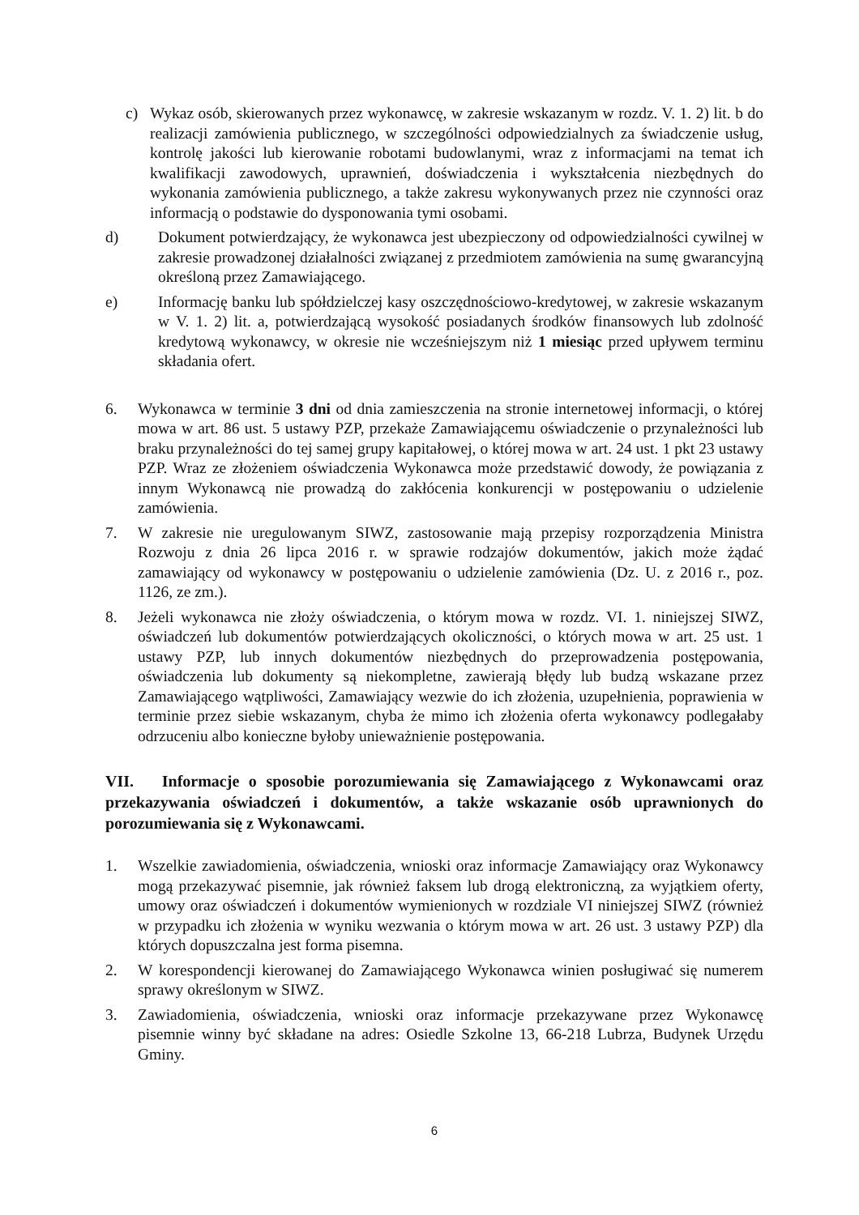c) Wykaz osób, skierowanych przez wykonawcę, w zakresie wskazanym w rozdz. V. 1. 2) lit. b do realizacji zamówienia publicznego, w szczególności odpowiedzialnych za świadczenie usług, kontrolę jakości lub kierowanie robotami budowlanymi, wraz z informacjami na temat ich kwalifikacji zawodowych, uprawnień, doświadczenia i wykształcenia niezbędnych do wykonania zamówienia publicznego, a także zakresu wykonywanych przez nie czynności oraz informacją o podstawie do dysponowania tymi osobami.
d) Dokument potwierdzający, że wykonawca jest ubezpieczony od odpowiedzialności cywilnej w zakresie prowadzonej działalności związanej z przedmiotem zamówienia na sumę gwarancyjną określoną przez Zamawiającego.
e) Informację banku lub spółdzielczej kasy oszczędnościowo-kredytowej, w zakresie wskazanym w V. 1. 2) lit. a, potwierdzającą wysokość posiadanych środków finansowych lub zdolność kredytową wykonawcy, w okresie nie wcześniejszym niż 1 miesiąc przed upływem terminu składania ofert.
6. Wykonawca w terminie 3 dni od dnia zamieszczenia na stronie internetowej informacji, o której mowa w art. 86 ust. 5 ustawy PZP, przekaże Zamawiającemu oświadczenie o przynależności lub braku przynależności do tej samej grupy kapitałowej, o której mowa w art. 24 ust. 1 pkt 23 ustawy PZP. Wraz ze złożeniem oświadczenia Wykonawca może przedstawić dowody, że powiązania z innym Wykonawcą nie prowadzą do zakłócenia konkurencji w postępowaniu o udzielenie zamówienia.
7. W zakresie nie uregulowanym SIWZ, zastosowanie mają przepisy rozporządzenia Ministra Rozwoju z dnia 26 lipca 2016 r. w sprawie rodzajów dokumentów, jakich może żądać zamawiający od wykonawcy w postępowaniu o udzielenie zamówienia (Dz. U. z 2016 r., poz. 1126, ze zm.).
8. Jeżeli wykonawca nie złoży oświadczenia, o którym mowa w rozdz. VI. 1. niniejszej SIWZ, oświadczeń lub dokumentów potwierdzających okoliczności, o których mowa w art. 25 ust. 1 ustawy PZP, lub innych dokumentów niezbędnych do przeprowadzenia postępowania, oświadczenia lub dokumenty są niekompletne, zawierają błędy lub budzą wskazane przez Zamawiającego wątpliwości, Zamawiający wezwie do ich złożenia, uzupełnienia, poprawienia w terminie przez siebie wskazanym, chyba że mimo ich złożenia oferta wykonawcy podlegałaby odrzuceniu albo konieczne byłoby unieważnienie postępowania.
VII. Informacje o sposobie porozumiewania się Zamawiającego z Wykonawcami oraz przekazywania oświadczeń i dokumentów, a także wskazanie osób uprawnionych do porozumiewania się z Wykonawcami.
1. Wszelkie zawiadomienia, oświadczenia, wnioski oraz informacje Zamawiający oraz Wykonawcy mogą przekazywać pisemnie, jak również faksem lub drogą elektroniczną, za wyjątkiem oferty, umowy oraz oświadczeń i dokumentów wymienionych w rozdziale VI niniejszej SIWZ (również w przypadku ich złożenia w wyniku wezwania o którym mowa w art. 26 ust. 3 ustawy PZP) dla których dopuszczalna jest forma pisemna.
2. W korespondencji kierowanej do Zamawiającego Wykonawca winien posługiwać się numerem sprawy określonym w SIWZ.
3. Zawiadomienia, oświadczenia, wnioski oraz informacje przekazywane przez Wykonawcę pisemnie winny być składane na adres: Osiedle Szkolne 13, 66-218 Lubrza, Budynek Urzędu Gminy.
6